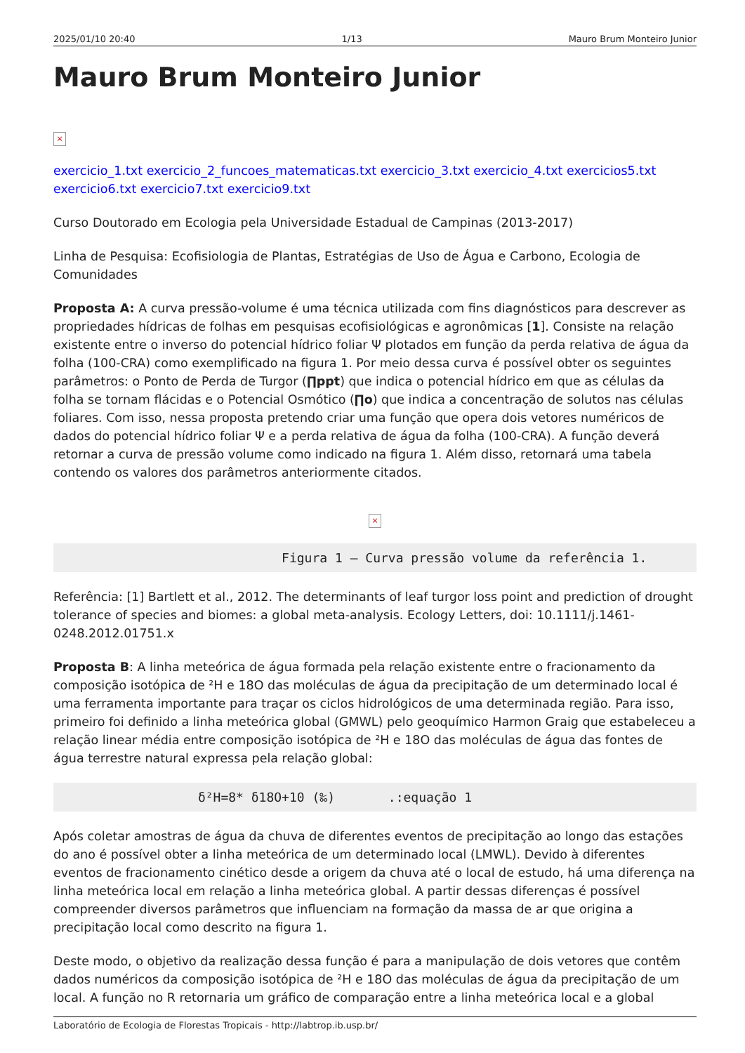2025/01/10 20:40 1/13 Mauro Brum Monteiro Junior
Mauro Brum Monteiro Junior
×
exercicio_1.txt exercicio_2_funcoes_matematicas.txt exercicio_3.txt exercicio_4.txt exercicios5.txt exercicio6.txt exercicio7.txt exercicio9.txt
Curso Doutorado em Ecologia pela Universidade Estadual de Campinas (2013-2017)
Linha de Pesquisa: Ecofisiologia de Plantas, Estratégias de Uso de Água e Carbono, Ecologia de Comunidades
Proposta A: A curva pressão-volume é uma técnica utilizada com fins diagnósticos para descrever as propriedades hídricas de folhas em pesquisas ecofisiológicas e agronômicas [1]. Consiste na relação existente entre o inverso do potencial hídrico foliar Ψ plotados em função da perda relativa de água da folha (100-CRA) como exemplificado na figura 1. Por meio dessa curva é possível obter os seguintes parâmetros: o Ponto de Perda de Turgor (∏ppt) que indica o potencial hídrico em que as células da folha se tornam flácidas e o Potencial Osmótico (∏o) que indica a concentração de solutos nas células foliares. Com isso, nessa proposta pretendo criar uma função que opera dois vetores numéricos de dados do potencial hídrico foliar Ψ e a perda relativa de água da folha (100-CRA). A função deverá retornar a curva de pressão volume como indicado na figura 1. Além disso, retornará uma tabela contendo os valores dos parâmetros anteriormente citados.
×
                              Figura 1 – Curva pressão volume da referência 1.
Referência: [1] Bartlett et al., 2012. The determinants of leaf turgor loss point and prediction of drought tolerance of species and biomes: a global meta-analysis. Ecology Letters, doi: 10.1111/j.1461-0248.2012.01751.x
Proposta B: A linha meteórica de água formada pela relação existente entre o fracionamento da composição isotópica de ²H e 18O das moléculas de água da precipitação de um determinado local é uma ferramenta importante para traçar os ciclos hidrológicos de uma determinada região. Para isso, primeiro foi definido a linha meteórica global (GMWL) pelo geoquímico Harmon Graig que estabeleceu a relação linear média entre composição isotópica de ²H e 18O das moléculas de água das fontes de água terrestre natural expressa pela relação global:
                   δ²H=8* δ18O+10 (‰)       .:equação 1
Após coletar amostras de água da chuva de diferentes eventos de precipitação ao longo das estações do ano é possível obter a linha meteórica de um determinado local (LMWL). Devido à diferentes eventos de fracionamento cinético desde a origem da chuva até o local de estudo, há uma diferença na linha meteórica local em relação a linha meteórica global. A partir dessas diferenças é possível compreender diversos parâmetros que influenciam na formação da massa de ar que origina a precipitação local como descrito na figura 1.
Deste modo, o objetivo da realização dessa função é para a manipulação de dois vetores que contêm dados numéricos da composição isotópica de ²H e 18O das moléculas de água da precipitação de um local. A função no R retornaria um gráfico de comparação entre a linha meteórica local e a global
Laboratório de Ecologia de Florestas Tropicais - http://labtrop.ib.usp.br/